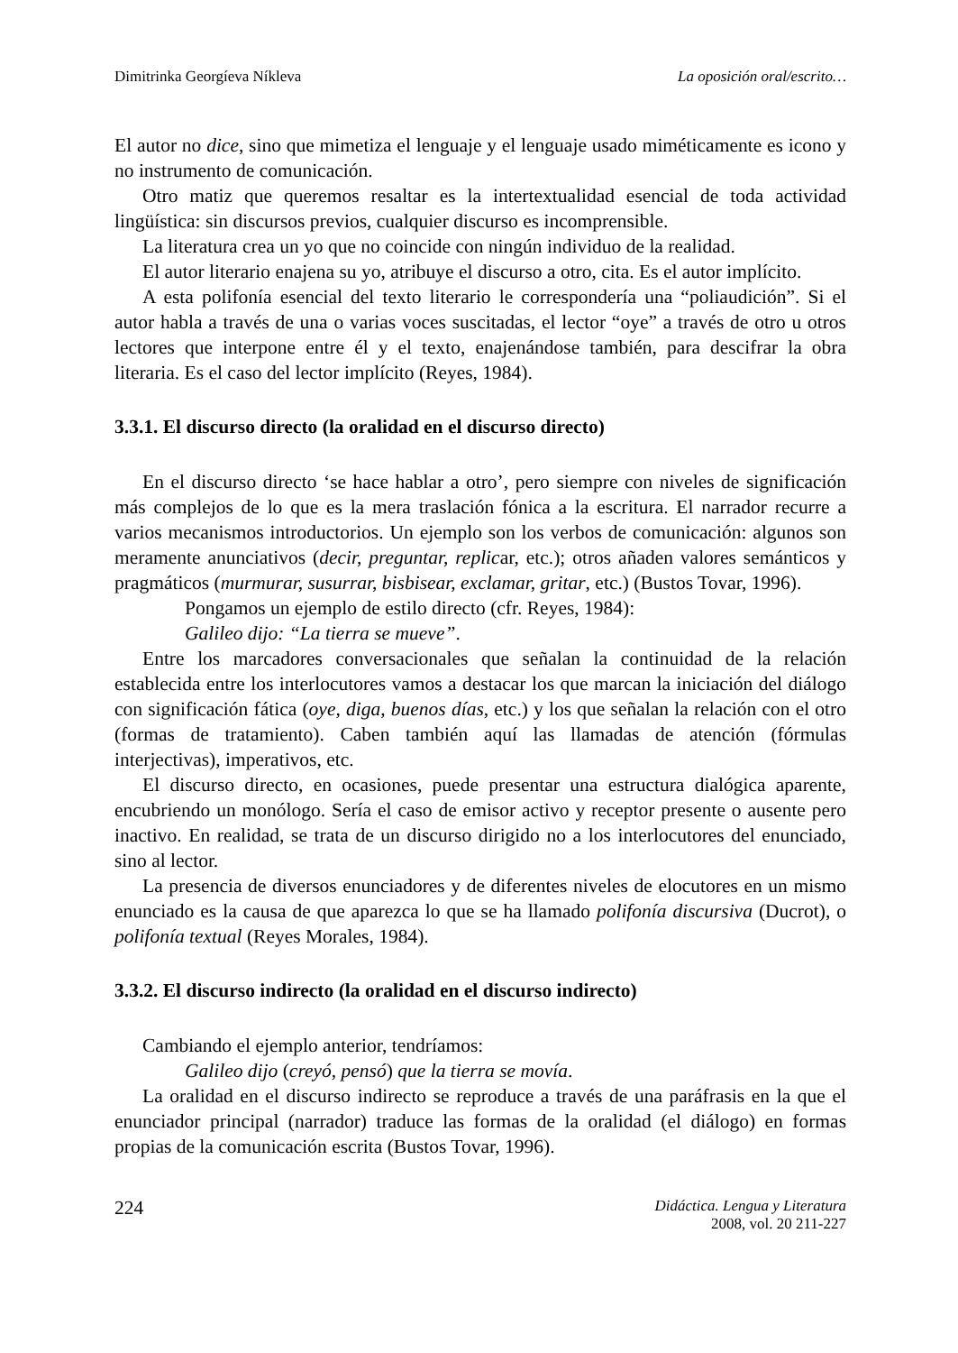Dimitrinka Georgíeva Níkleva La oposición oral/escrito…
El autor no dice, sino que mimetiza el lenguaje y el lenguaje usado miméticamente es icono y no instrumento de comunicación.
Otro matiz que queremos resaltar es la intertextualidad esencial de toda actividad lingüística: sin discursos previos, cualquier discurso es incomprensible.
La literatura crea un yo que no coincide con ningún individuo de la realidad.
El autor literario enajena su yo, atribuye el discurso a otro, cita. Es el autor implícito.
A esta polifonía esencial del texto literario le correspondería una “poliaudición”. Si el autor habla a través de una o varias voces suscitadas, el lector “oye” a través de otro u otros lectores que interpone entre él y el texto, enajenándose también, para descifrar la obra literaria. Es el caso del lector implícito (Reyes, 1984).
3.3.1. El discurso directo (la oralidad en el discurso directo)
En el discurso directo ‘se hace hablar a otro’, pero siempre con niveles de significación más complejos de lo que es la mera traslación fónica a la escritura. El narrador recurre a varios mecanismos introductorios. Un ejemplo son los verbos de comunicación: algunos son meramente anunciativos (decir, preguntar, replicar, etc.); otros añaden valores semánticos y pragmáticos (murmurar, susurrar, bisbisear, exclamar, gritar, etc.) (Bustos Tovar, 1996).
Pongamos un ejemplo de estilo directo (cfr. Reyes, 1984):
Galileo dijo: “La tierra se mueve”.
Entre los marcadores conversacionales que señalan la continuidad de la relación establecida entre los interlocutores vamos a destacar los que marcan la iniciación del diálogo con significación fática (oye, diga, buenos días, etc.) y los que señalan la relación con el otro (formas de tratamiento). Caben también aquí las llamadas de atención (fórmulas interjectivas), imperativos, etc.
El discurso directo, en ocasiones, puede presentar una estructura dialógica aparente, encubriendo un monólogo. Sería el caso de emisor activo y receptor presente o ausente pero inactivo. En realidad, se trata de un discurso dirigido no a los interlocutores del enunciado, sino al lector.
La presencia de diversos enunciadores y de diferentes niveles de elocutores en un mismo enunciado es la causa de que aparezca lo que se ha llamado polifonía discursiva (Ducrot), o polifonía textual (Reyes Morales, 1984).
3.3.2. El discurso indirecto (la oralidad en el discurso indirecto)
Cambiando el ejemplo anterior, tendríamos:
Galileo dijo (creyó, pensó) que la tierra se movía.
La oralidad en el discurso indirecto se reproduce a través de una paráfrasis en la que el enunciador principal (narrador) traduce las formas de la oralidad (el diálogo) en formas propias de la comunicación escrita (Bustos Tovar, 1996).
224
Didáctica. Lengua y Literatura
2008, vol. 20 211-227